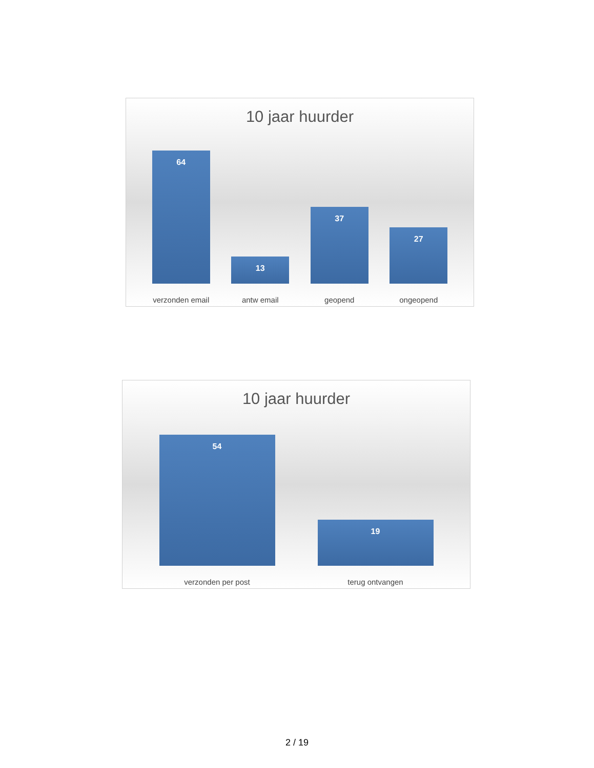10 jaar huurder
64
13
37
27
verzonden email antw email geopend ongeopend
10 jaar huurder
54
19
verzonden per post terug ontvangen
2 / 19